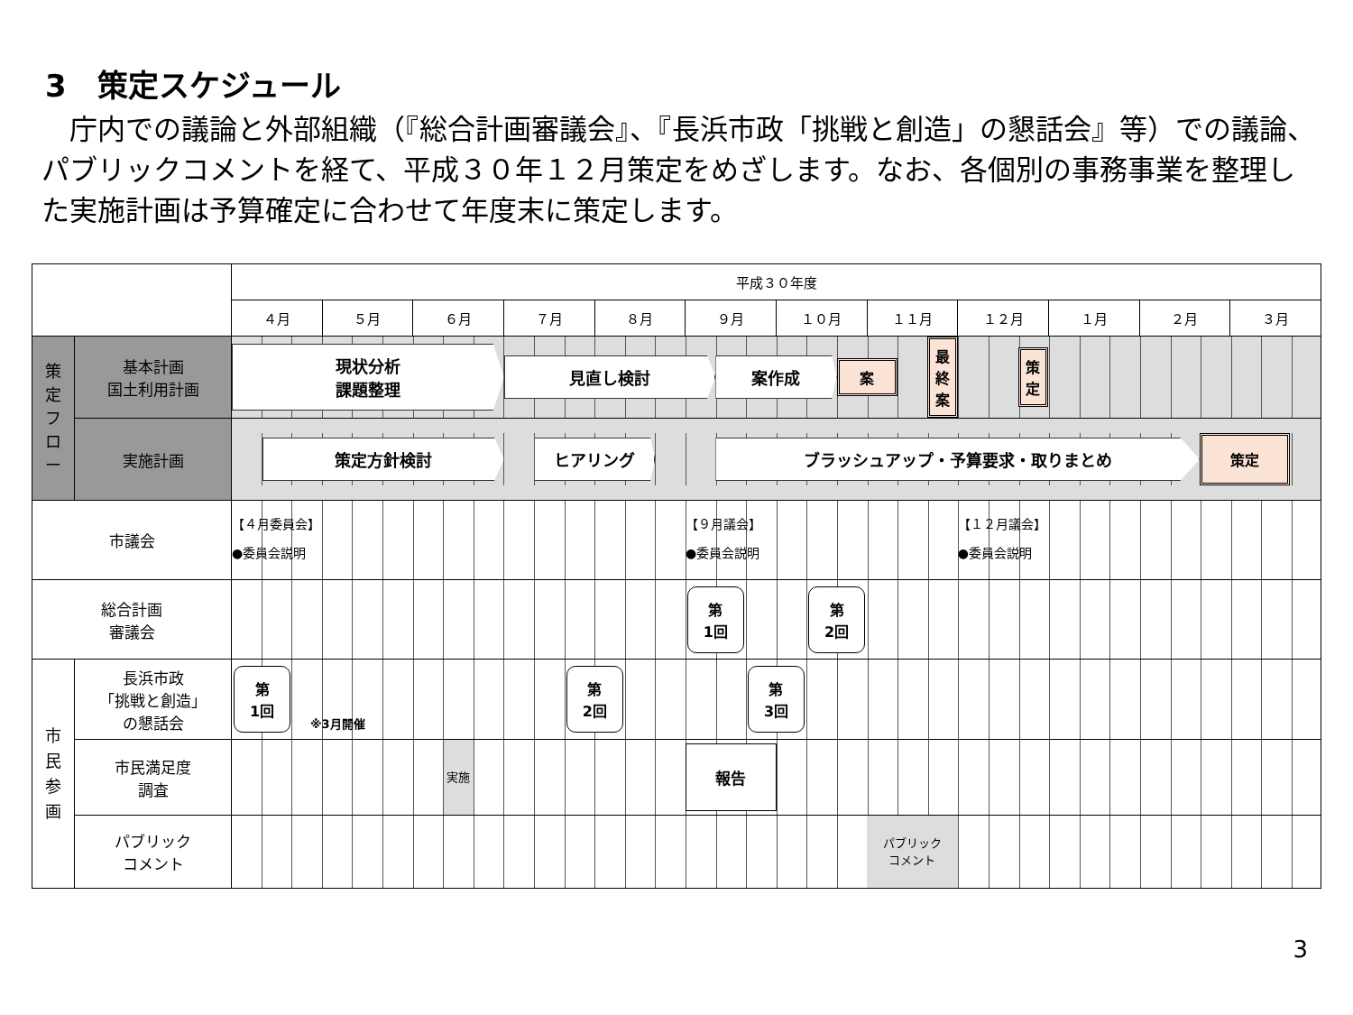3　策定スケジュール
庁内での議論と外部組織（『総合計画審議会』、『長浜市政「挑戦と創造」の懇話会』等）での議論、パブリックコメントを経て、平成３０年１２月策定をめざします。なお、各個別の事務事業を整理した実施計画は予算確定に合わせて年度末に策定します。
| | | 平成３０年度 | | | | | | | | | | | |
| | | ４月 | ５月 | ６月 | ７月 | ８月 | ９月 | １０月 | １１月 | １２月 | １月 | ２月 | ３月 |
| 策 定 フ ロ ー | 基本計画 国土利用計画 | 現状分析 課題整理 見直し検討 案作成 案 最 終 案 策 定 | | | | | | | | | | | |
| | 実施計画 | 策定方針検討 ヒアリング ブラッシュアップ・予算要求・取りまとめ 策定 | | | | | | | | | | | |
| 市議会 | | 【４月委員会】 ●委員会説明 【９月議会】 ●委員会説明 【１２月議会】 ●委員会説明 | | | | | | | | | | | |
| 総合計画 審議会 | | 第 1回 第 2回 | | | | | | | | | | | |
| 市 民 参 画 | 長浜市政 「挑戦と創造」 の懇話会 | 第 1回 ※3月開催 第 2回 第 3回 | | | | | | | | | | | |
| | 市民満足度 調査 | 実施 報告 | | | | | | | | | | | |
| | パブリック コメント | パブリック コメント | | | | | | | | | | | |
3